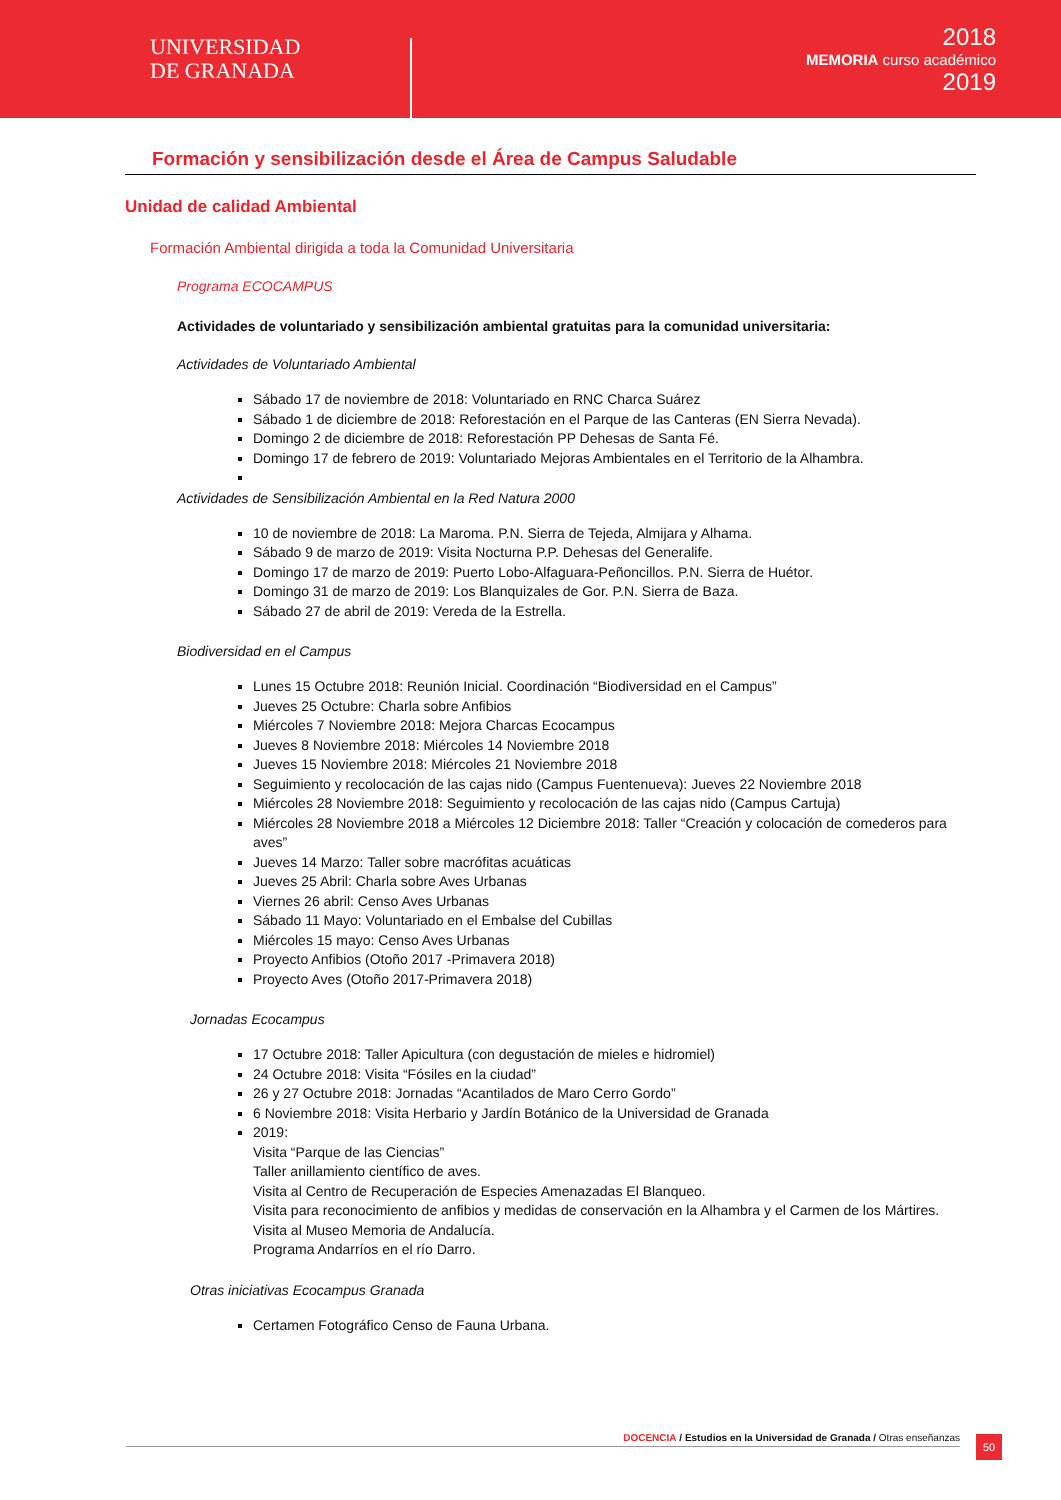UNIVERSIDAD
DE GRANADA
2018
MEMORIA curso académico
2019
Formación y sensibilización desde el Área de Campus Saludable
Unidad de calidad Ambiental
Formación Ambiental dirigida a toda la Comunidad Universitaria
Programa ECOCAMPUS
Actividades de voluntariado y sensibilización ambiental gratuitas para la comunidad universitaria:
Actividades de Voluntariado Ambiental
Sábado 17 de noviembre de 2018: Voluntariado en RNC Charca Suárez
Sábado 1 de diciembre de 2018: Reforestación en el Parque de las Canteras (EN Sierra Nevada).
Domingo 2 de diciembre de 2018: Reforestación PP Dehesas de Santa Fé.
Domingo 17 de febrero de 2019: Voluntariado Mejoras Ambientales en el Territorio de la Alhambra.
Actividades de Sensibilización Ambiental en la Red Natura 2000
10 de noviembre de 2018: La Maroma. P.N. Sierra de Tejeda, Almijara y Alhama.
Sábado 9 de marzo de 2019: Visita Nocturna P.P. Dehesas del Generalife.
Domingo 17 de marzo de 2019: Puerto Lobo-Alfaguara-Peñoncillos. P.N. Sierra de Huétor.
Domingo 31 de marzo de 2019: Los Blanquizales de Gor. P.N. Sierra de Baza.
Sábado 27 de abril de 2019: Vereda de la Estrella.
Biodiversidad en el Campus
Lunes 15 Octubre 2018: Reunión Inicial. Coordinación “Biodiversidad en el Campus”
Jueves 25 Octubre: Charla sobre Anfibios
Miércoles 7 Noviembre 2018: Mejora Charcas Ecocampus
Jueves 8 Noviembre 2018: Miércoles 14 Noviembre 2018
Jueves 15 Noviembre 2018: Miércoles 21 Noviembre 2018
Seguimiento y recolocación de las cajas nido (Campus Fuentenueva): Jueves 22 Noviembre 2018
Miércoles 28 Noviembre 2018: Seguimiento y recolocación de las cajas nido (Campus Cartuja)
Miércoles 28 Noviembre 2018 a Miércoles 12 Diciembre 2018: Taller “Creación y colocación de comederos para aves”
Jueves 14 Marzo: Taller sobre macrófitas acuáticas
Jueves 25 Abril: Charla sobre Aves Urbanas
Viernes 26 abril: Censo Aves Urbanas
Sábado 11 Mayo: Voluntariado en el Embalse del Cubillas
Miércoles 15 mayo: Censo Aves Urbanas
Proyecto Anfibios (Otoño 2017 -Primavera 2018)
Proyecto Aves (Otoño 2017-Primavera 2018)
Jornadas Ecocampus
17 Octubre 2018: Taller Apicultura (con degustación de mieles e hidromiel)
24 Octubre 2018: Visita “Fósiles en la ciudad”
26 y 27 Octubre 2018: Jornadas “Acantilados de Maro Cerro Gordo”
6 Noviembre 2018: Visita Herbario y Jardín Botánico de la Universidad de Granada
2019:
Visita “Parque de las Ciencias”
Taller anillamiento científico de aves.
Visita al Centro de Recuperación de Especies Amenazadas El Blanqueo.
Visita para reconocimiento de anfibios y medidas de conservación en la Alhambra y el Carmen de los Mártires.
Visita al Museo Memoria de Andalucía.
Programa Andarríos en el río Darro.
Otras iniciativas Ecocampus Granada
Certamen Fotográfico Censo de Fauna Urbana.
DOCENCIA / Estudios en la Universidad de Granada / Otras enseñanzas 50